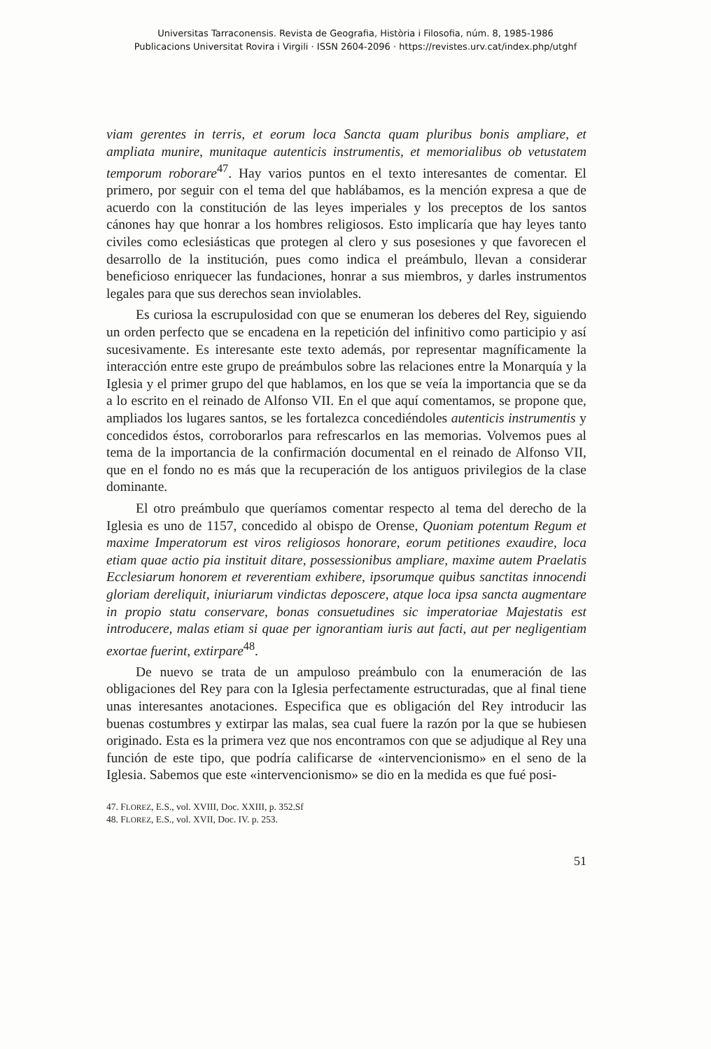Universitas Tarraconensis. Revista de Geografia, Història i Filosofia, núm. 8, 1985-1986
Publicacions Universitat Rovira i Virgili · ISSN 2604-2096 · https://revistes.urv.cat/index.php/utghf
viam gerentes in terris, et eorum loca Sancta quam pluribus bonis ampliare, et ampliata munire, munitaque autenticis instrumentis, et memorialibus ob vetustatem temporum roborare<sup>47</sup>. Hay varios puntos en el texto interesantes de comentar. El primero, por seguir con el tema del que hablábamos, es la mención expresa a que de acuerdo con la constitución de las leyes imperiales y los preceptos de los santos cánones hay que honrar a los hombres religiosos. Esto implicaría que hay leyes tanto civiles como eclesiásticas que protegen al clero y sus posesiones y que favorecen el desarrollo de la institución, pues como indica el preámbulo, llevan a considerar beneficioso enriquecer las fundaciones, honrar a sus miembros, y darles instrumentos legales para que sus derechos sean inviolables.
Es curiosa la escrupulosidad con que se enumeran los deberes del Rey, siguiendo un orden perfecto que se encadena en la repetición del infinitivo como participio y así sucesivamente. Es interesante este texto además, por representar magníficamente la interacción entre este grupo de preámbulos sobre las relaciones entre la Monarquía y la Iglesia y el primer grupo del que hablamos, en los que se veía la importancia que se da a lo escrito en el reinado de Alfonso VII. En el que aquí comentamos, se propone que, ampliados los lugares santos, se les fortalezca concediéndoles autenticis instrumentis y concedidos éstos, corroborarlos para refrescarlos en las memorias. Volvemos pues al tema de la importancia de la confirmación documental en el reinado de Alfonso VII, que en el fondo no es más que la recuperación de los antiguos privilegios de la clase dominante.
El otro preámbulo que queríamos comentar respecto al tema del derecho de la Iglesia es uno de 1157, concedido al obispo de Orense, Quoniam potentum Regum et maxime Imperatorum est viros religiosos honorare, eorum petitiones exaudire, loca etiam quae actio pia instituit ditare, possessionibus ampliare, maxime autem Praelatis Ecclesiarum honorem et reverentiam exhibere, ipsorumque quibus sanctitas innocendi gloriam dereliquit, iniuriarum vindictas deposcere, atque loca ipsa sancta augmentare in propio statu conservare, bonas consuetudines sic imperatoriae Majestatis est introducere, malas etiam si quae per ignorantiam iuris aut facti, aut per negligentiam exortae fuerint, extirpare<sup>48</sup>.
De nuevo se trata de un ampuloso preámbulo con la enumeración de las obligaciones del Rey para con la Iglesia perfectamente estructuradas, que al final tiene unas interesantes anotaciones. Especifica que es obligación del Rey introducir las buenas costumbres y extirpar las malas, sea cual fuere la razón por la que se hubiesen originado. Esta es la primera vez que nos encontramos con que se adjudique al Rey una función de este tipo, que podría calificarse de «intervencionismo» en el seno de la Iglesia. Sabemos que este «intervencionismo» se dio en la medida es que fué posi-
47. FLOREZ, E.S., vol. XVIII, Doc. XXIII, p. 352.Sf
48. FLOREZ, E.S., vol. XVII, Doc. IV. p. 253.
51